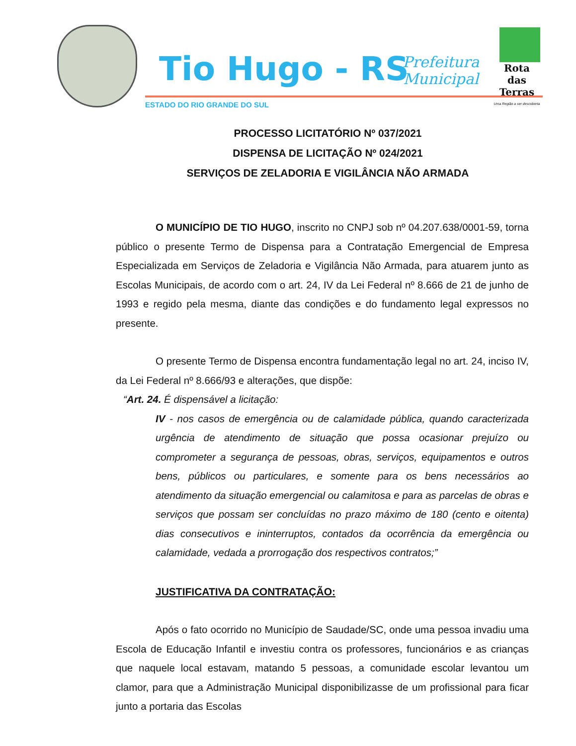Tio Hugo - RS
Prefeitura
Municipal
Rota
das Terras
Uma Região a ser descoberta
ESTADO DO RIO GRANDE DO SUL
PROCESSO LICITATÓRIO Nº 037/2021
DISPENSA DE LICITAÇÃO Nº 024/2021
SERVIÇOS DE ZELADORIA E VIGILÂNCIA NÃO ARMADA
O MUNICÍPIO DE TIO HUGO, inscrito no CNPJ sob nº 04.207.638/0001-59, torna público o presente Termo de Dispensa para a Contratação Emergencial de Empresa Especializada em Serviços de Zeladoria e Vigilância Não Armada, para atuarem junto as Escolas Municipais, de acordo com o art. 24, IV da Lei Federal nº 8.666 de 21 de junho de 1993 e regido pela mesma, diante das condições e do fundamento legal expressos no presente.
O presente Termo de Dispensa encontra fundamentação legal no art. 24, inciso IV, da Lei Federal nº 8.666/93 e alterações, que dispõe:
“Art. 24. É dispensável a licitação:
IV - nos casos de emergência ou de calamidade pública, quando caracterizada urgência de atendimento de situação que possa ocasionar prejuízo ou comprometer a segurança de pessoas, obras, serviços, equipamentos e outros bens, públicos ou particulares, e somente para os bens necessários ao atendimento da situação emergencial ou calamitosa e para as parcelas de obras e serviços que possam ser concluídas no prazo máximo de 180 (cento e oitenta) dias consecutivos e ininterruptos, contados da ocorrência da emergência ou calamidade, vedada a prorrogação dos respectivos contratos;”
JUSTIFICATIVA DA CONTRATAÇÃO:
Após o fato ocorrido no Município de Saudade/SC, onde uma pessoa invadiu uma Escola de Educação Infantil e investiu contra os professores, funcionários e as crianças que naquele local estavam, matando 5 pessoas, a comunidade escolar levantou um clamor, para que a Administração Municipal disponibilizasse de um profissional para ficar junto a portaria das Escolas